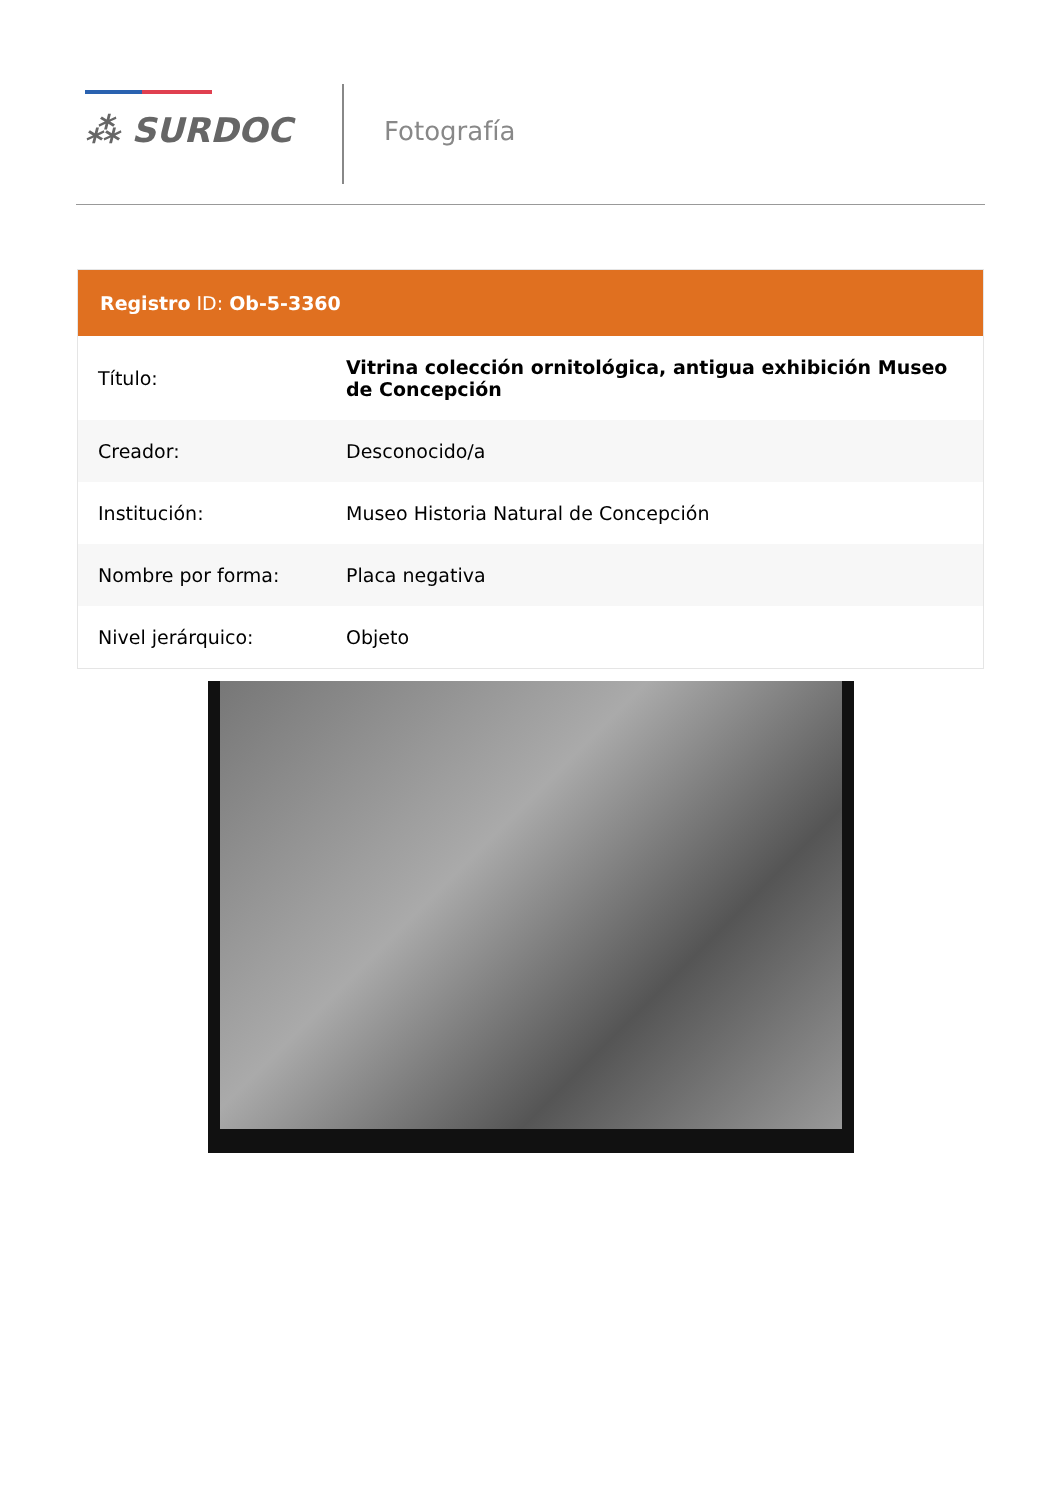⁂ SURDOC Fotografía
Registro ID: Ob-5-3360
| Título: | Vitrina colección ornitológica, antigua exhibición Museo de Concepción |
| Creador: | Desconocido/a |
| Institución: | Museo Historia Natural de Concepción |
| Nombre por forma: | Placa negativa |
| Nivel jerárquico: | Objeto |